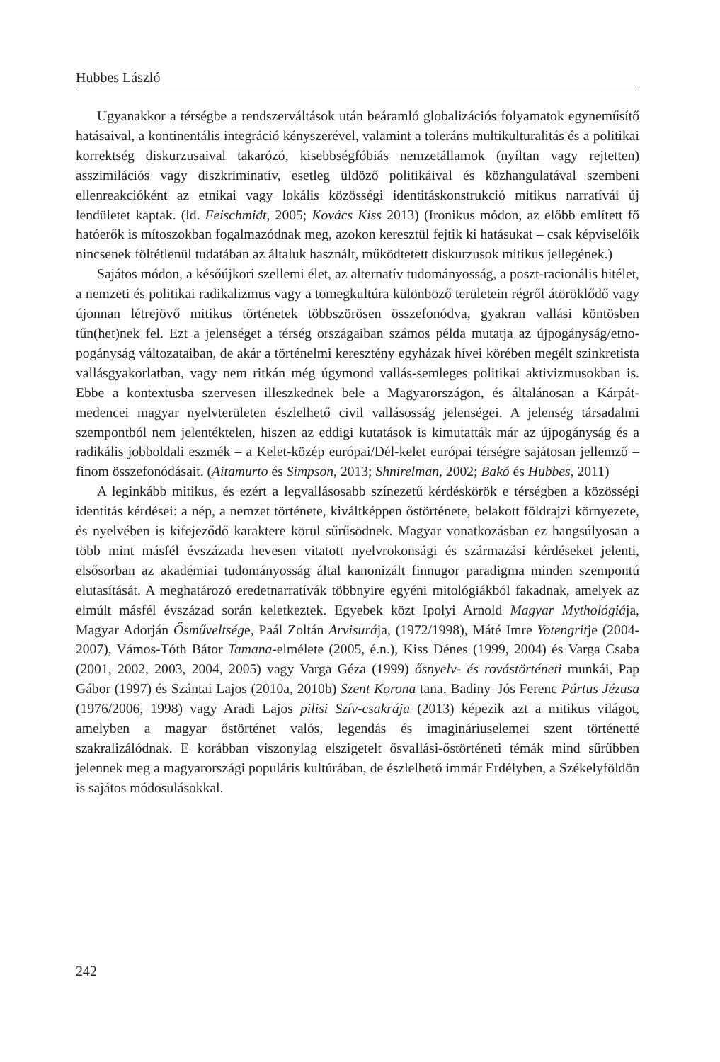Hubbes László
Ugyanakkor a térségbe a rendszerváltások után beáramló globalizációs folyamatok egyneműsítő hatásaival, a kontinentális integráció kényszerével, valamint a toleráns multikulturalitás és a politikai korrektség diskurzusaival takarózó, kisebbségfóbiás nemzetállamok (nyíltan vagy rejtetten) asszimilációs vagy diszkriminatív, esetleg üldöző politikáival és közhangulatával szembeni ellenreakcióként az etnikai vagy lokális közösségi identitáskonstrukció mitikus narratívái új lendületet kaptak. (ld. Feischmidt, 2005; Kovács Kiss 2013) (Ironikus módon, az előbb említett fő hatóerők is mítoszokban fogalmazódnak meg, azokon keresztül fejtik ki hatásukat – csak képviselőik nincsenek föltétlenül tudatában az általuk használt, működtetett diskurzusok mitikus jellegének.)
Sajátos módon, a későújkori szellemi élet, az alternatív tudományosság, a poszt-racionális hitélet, a nemzeti és politikai radikalizmus vagy a tömegkultúra különböző területein régről átöröklődő vagy újonnan létrejövő mitikus történetek többszörösen összefonódva, gyakran vallási köntösben tűn(het)nek fel. Ezt a jelenséget a térség országaiban számos példa mutatja az újpogányság/etno-pogányság változataiban, de akár a történelmi keresztény egyházak hívei körében megélt szinkretista vallásgyakorlatban, vagy nem ritkán még úgymond vallás-semleges politikai aktivizmusokban is. Ebbe a kontextusba szervesen illeszkednek bele a Magyarországon, és általánosan a Kárpát-medencei magyar nyelvterületen észlelhető civil vallásosság jelenségei. A jelenség társadalmi szempontból nem jelentéktelen, hiszen az eddigi kutatások is kimutatták már az újpogányság és a radikális jobboldali eszmék – a Kelet-közép európai/Dél-kelet európai térségre sajátosan jellemző – finom összefonódásait. (Aitamurto és Simpson, 2013; Shnirelman, 2002; Bakó és Hubbes, 2011)
A leginkább mitikus, és ezért a legvallásosabb színezetű kérdéskörök e térségben a közösségi identitás kérdései: a nép, a nemzet története, kiváltképpen őstörténete, belakott földrajzi környezete, és nyelvében is kifejeződő karaktere körül sűrűsödnek. Magyar vonatkozásban ez hangsúlyosan a több mint másfél évszázada hevesen vitatott nyelvrokonsági és származási kérdéseket jelenti, elsősorban az akadémiai tudományosság által kanonizált finnugor paradigma minden szempontú elutasítását. A meghatározó eredetnarratívák többnyire egyéni mitológiákból fakadnak, amelyek az elmúlt másfél évszázad során keletkeztek. Egyebek közt Ipolyi Arnold Magyar Mythológiája, Magyar Adorján Ősműveltsége, Paál Zoltán Arvisurája, (1972/1998), Máté Imre Yotengritje (2004-2007), Vámos-Tóth Bátor Tamana-elmélete (2005, é.n.), Kiss Dénes (1999, 2004) és Varga Csaba (2001, 2002, 2003, 2004, 2005) vagy Varga Géza (1999) ősnyelv- és rovástörténeti munkái, Pap Gábor (1997) és Szántai Lajos (2010a, 2010b) Szent Korona tana, Badiny–Jós Ferenc Pártus Jézusa (1976/2006, 1998) vagy Aradi Lajos pilisi Szív-csakrája (2013) képezik azt a mitikus világot, amelyben a magyar őstörténet valós, legendás és imagináriuselemei szent történetté szakralizálódnak. E korábban viszonylag elszigetelt ősvallási-őstörténeti témák mind sűrűbben jelennek meg a magyarországi populáris kultúrában, de észlelhető immár Erdélyben, a Székelyföldön is sajátos módosulásokkal.
242